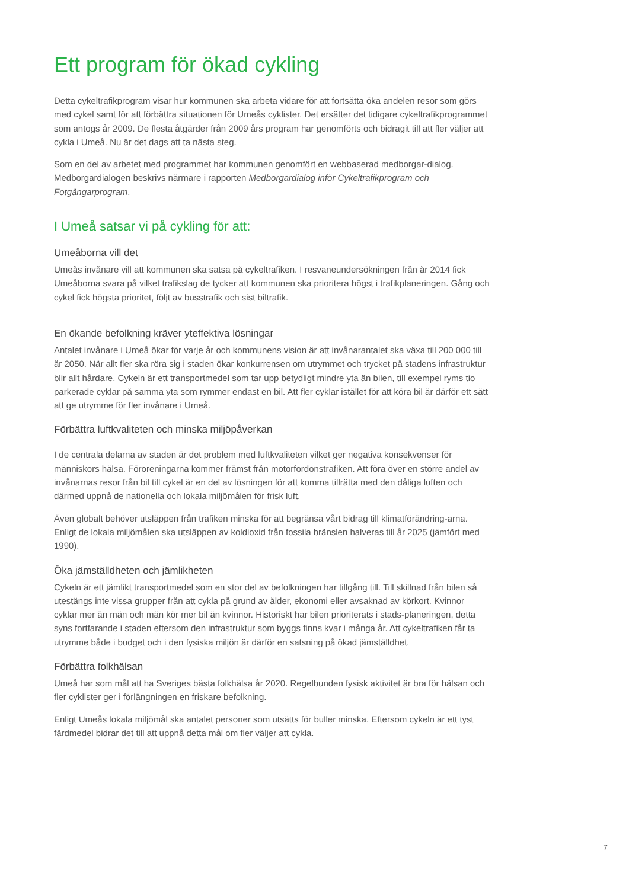Ett program för ökad cykling
Detta cykeltrafikprogram visar hur kommunen ska arbeta vidare för att fortsätta öka andelen resor som görs med cykel samt för att förbättra situationen för Umeås cyklister. Det ersätter det tidigare cykeltrafikprogrammet som antogs år 2009. De flesta åtgärder från 2009 års program har genomförts och bidragit till att fler väljer att cykla i Umeå. Nu är det dags att ta nästa steg.
Som en del av arbetet med programmet har kommunen genomfört en webbaserad medborgar-dialog. Medborgardialogen beskrivs närmare i rapporten Medborgardialog inför Cykeltrafikprogram och Fotgängarprogram.
I Umeå satsar vi på cykling för att:
Umeåborna vill det
Umeås invånare vill att kommunen ska satsa på cykeltrafiken. I resvaneundersökningen från år 2014 fick Umeåborna svara på vilket trafikslag de tycker att kommunen ska prioritera högst i trafikplaneringen. Gång och cykel fick högsta prioritet, följt av busstrafik och sist biltrafik.
En ökande befolkning kräver yteffektiva lösningar
Antalet invånare i Umeå ökar för varje år och kommunens vision är att invånarantalet ska växa till 200 000 till år 2050. När allt fler ska röra sig i staden ökar konkurrensen om utrymmet och trycket på stadens infrastruktur blir allt hårdare. Cykeln är ett transportmedel som tar upp betydligt mindre yta än bilen, till exempel ryms tio parkerade cyklar på samma yta som rymmer endast en bil. Att fler cyklar istället för att köra bil är därför ett sätt att ge utrymme för fler invånare i Umeå.
Förbättra luftkvaliteten och minska miljöpåverkan
I de centrala delarna av staden är det problem med luftkvaliteten vilket ger negativa konsekvenser för människors hälsa. Föroreningarna kommer främst från motorfordonstrafiken. Att föra över en större andel av invånarnas resor från bil till cykel är en del av lösningen för att komma tillrätta med den dåliga luften och därmed uppnå de nationella och lokala miljömålen för frisk luft.
Även globalt behöver utsläppen från trafiken minska för att begränsa vårt bidrag till klimatförändring-arna. Enligt de lokala miljömålen ska utsläppen av koldioxid från fossila bränslen halveras till år 2025 (jämfört med 1990).
Öka jämställdheten och jämlikheten
Cykeln är ett jämlikt transportmedel som en stor del av befolkningen har tillgång till. Till skillnad från bilen så utestängs inte vissa grupper från att cykla på grund av ålder, ekonomi eller avsaknad av körkort. Kvinnor cyklar mer än män och män kör mer bil än kvinnor. Historiskt har bilen prioriterats i stads-planeringen, detta syns fortfarande i staden eftersom den infrastruktur som byggs finns kvar i många år. Att cykeltrafiken får ta utrymme både i budget och i den fysiska miljön är därför en satsning på ökad jämställdhet.
Förbättra folkhälsan
Umeå har som mål att ha Sveriges bästa folkhälsa år 2020. Regelbunden fysisk aktivitet är bra för hälsan och fler cyklister ger i förlängningen en friskare befolkning.
Enligt Umeås lokala miljömål ska antalet personer som utsätts för buller minska. Eftersom cykeln är ett tyst färdmedel bidrar det till att uppnå detta mål om fler väljer att cykla.
7